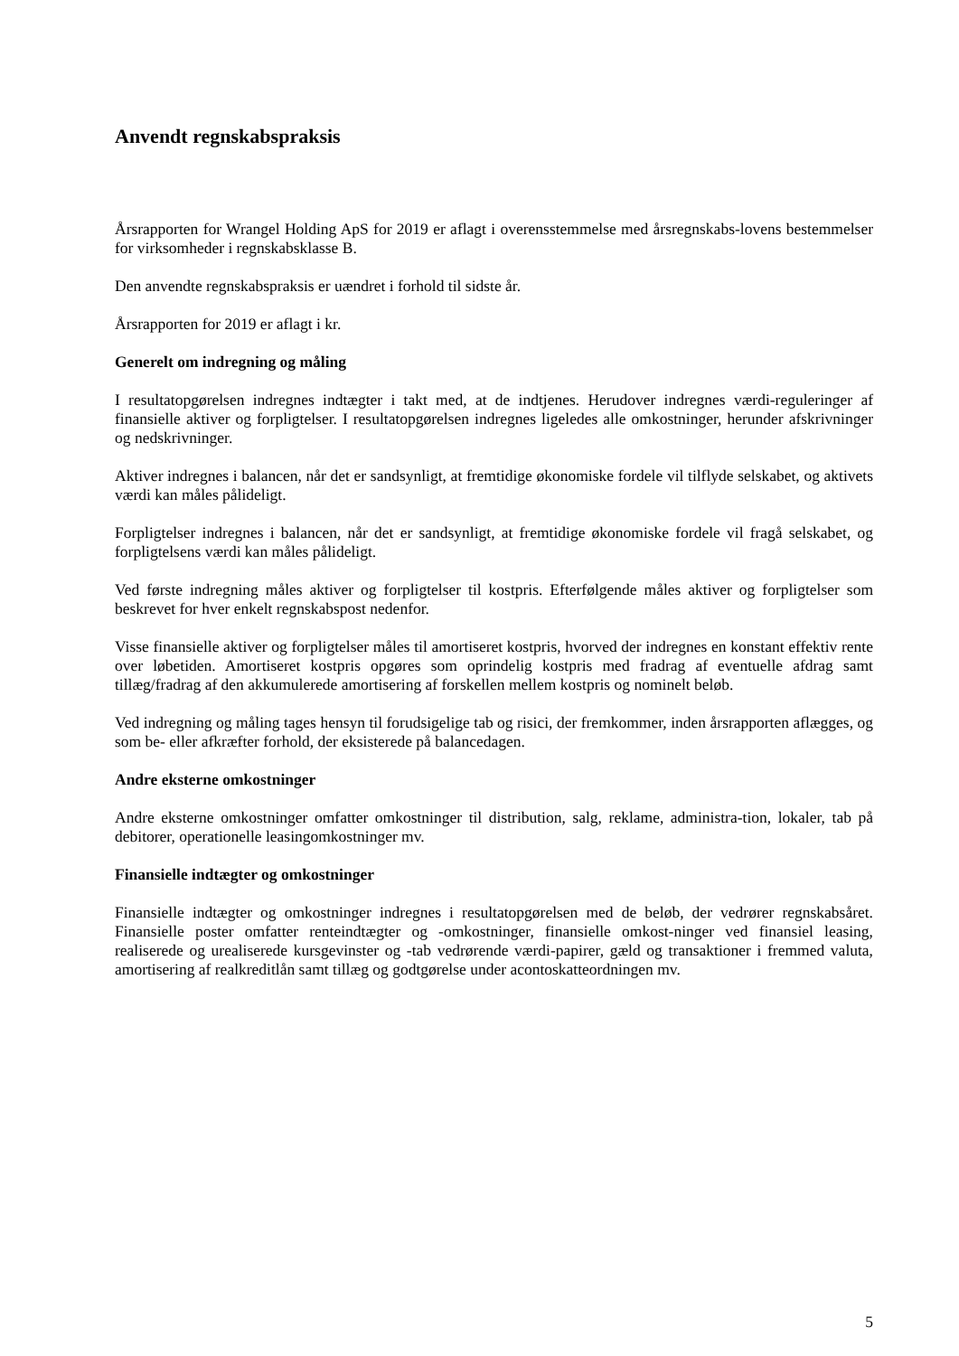Anvendt regnskabspraksis
Årsrapporten for Wrangel Holding ApS for 2019 er aflagt i overensstemmelse med årsregnskabs-lovens bestemmelser for virksomheder i regnskabsklasse B.
Den anvendte regnskabspraksis er uændret i forhold til sidste år.
Årsrapporten for 2019 er aflagt i kr.
Generelt om indregning og måling
I resultatopgørelsen indregnes indtægter i takt med, at de indtjenes. Herudover indregnes værdi-reguleringer af finansielle aktiver og forpligtelser. I resultatopgørelsen indregnes ligeledes alle omkostninger, herunder afskrivninger og nedskrivninger.
Aktiver indregnes i balancen, når det er sandsynligt, at fremtidige økonomiske fordele vil tilflyde selskabet, og aktivets værdi kan måles pålideligt.
Forpligtelser indregnes i balancen, når det er sandsynligt, at fremtidige økonomiske fordele vil fragå selskabet, og forpligtelsens værdi kan måles pålideligt.
Ved første indregning måles aktiver og forpligtelser til kostpris. Efterfølgende måles aktiver og forpligtelser som beskrevet for hver enkelt regnskabspost nedenfor.
Visse finansielle aktiver og forpligtelser måles til amortiseret kostpris, hvorved der indregnes en konstant effektiv rente over løbetiden. Amortiseret kostpris opgøres som oprindelig kostpris med fradrag af eventuelle afdrag samt tillæg/fradrag af den akkumulerede amortisering af forskellen mellem kostpris og nominelt beløb.
Ved indregning og måling tages hensyn til forudsigelige tab og risici, der fremkommer, inden årsrapporten aflægges, og som be- eller afkræfter forhold, der eksisterede på balancedagen.
Andre eksterne omkostninger
Andre eksterne omkostninger omfatter omkostninger til distribution, salg, reklame, administra-tion, lokaler, tab på debitorer, operationelle leasingomkostninger mv.
Finansielle indtægter og omkostninger
Finansielle indtægter og omkostninger indregnes i resultatopgørelsen med de beløb, der vedrører regnskabsåret. Finansielle poster omfatter renteindtægter og -omkostninger, finansielle omkost-ninger ved finansiel leasing, realiserede og urealiserede kursgevinster og -tab vedrørende værdi-papirer, gæld og transaktioner i fremmed valuta, amortisering af realkreditlån samt tillæg og godtgørelse under acontoskatteordningen mv.
5